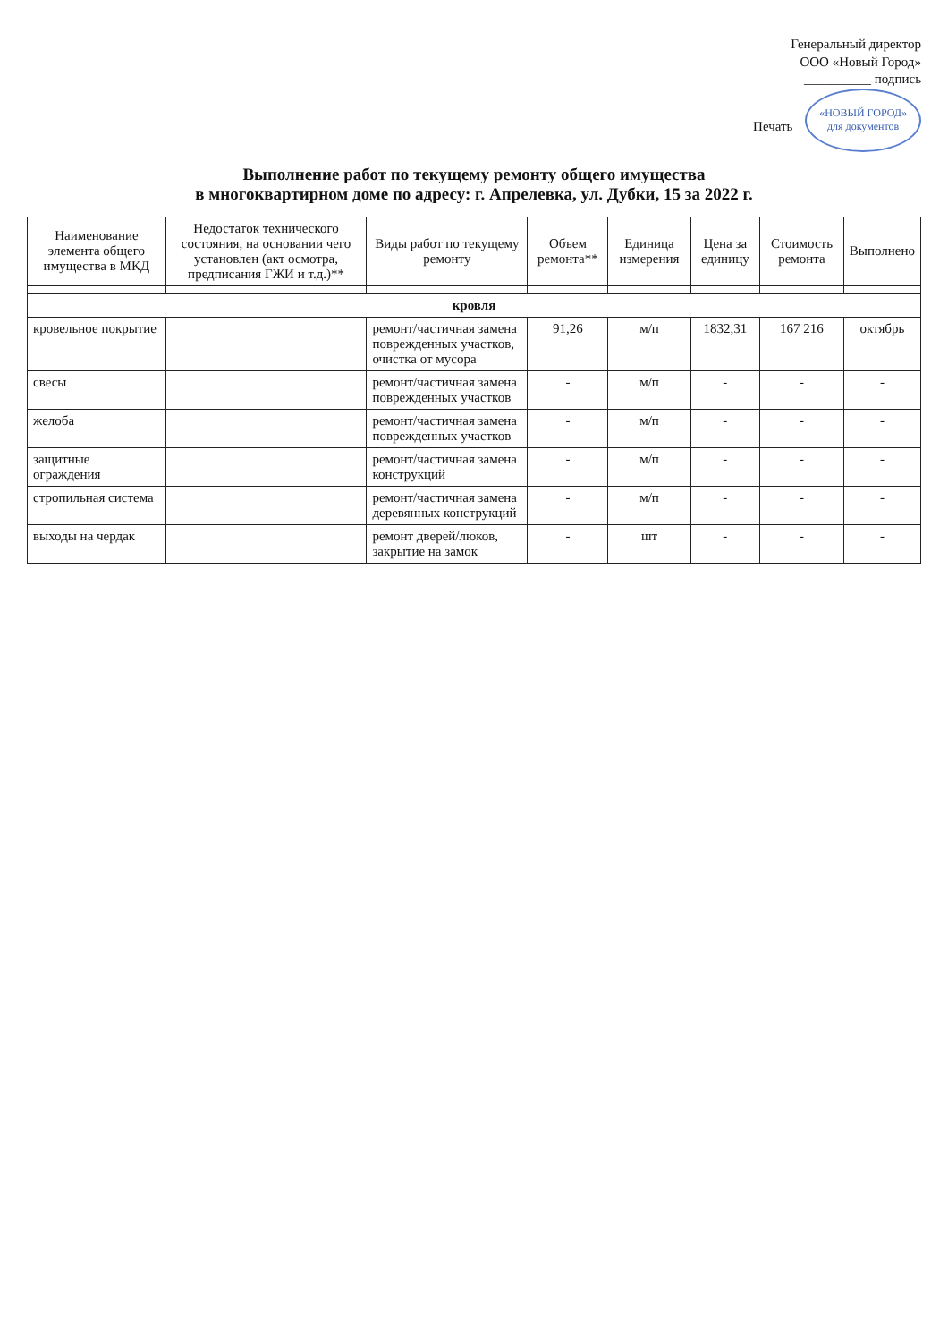Генеральный директор
ООО «Новый Город»
__________ подпись
Печать «НОВЫЙ ГОРОД»
для документов
Выполнение работ по текущему ремонту общего имущества
в многоквартирном доме по адресу: г. Апрелевка, ул. Дубки, 15 за 2022 г.
| Наименование элемента общего имущества в МКД | Недостаток технического состояния, на основании чего установлен (акт осмотра, предписания ГЖИ и т.д.)** | Виды работ по текущему ремонту | Объем ремонта** | Единица измерения | Цена за единицу | Стоимость ремонта | Выполнено |
| --- | --- | --- | --- | --- | --- | --- | --- |
| кровля | | | | | | | |
| кровельное покрытие | | ремонт/частичная замена поврежденных участков, очистка от мусора | 91,26 | м/п | 1832,31 | 167 216 | октябрь |
| свесы | | ремонт/частичная замена поврежденных участков | - | м/п | - | - | - |
| желоба | | ремонт/частичная замена поврежденных участков | - | м/п | - | - | - |
| защитные ограждения | | ремонт/частичная замена конструкций | - | м/п | - | - | - |
| стропильная система | | ремонт/частичная замена деревянных конструкций | - | м/п | - | - | - |
| выходы на чердак | | ремонт дверей/люков, закрытие на замок | - | шт | - | - | - |